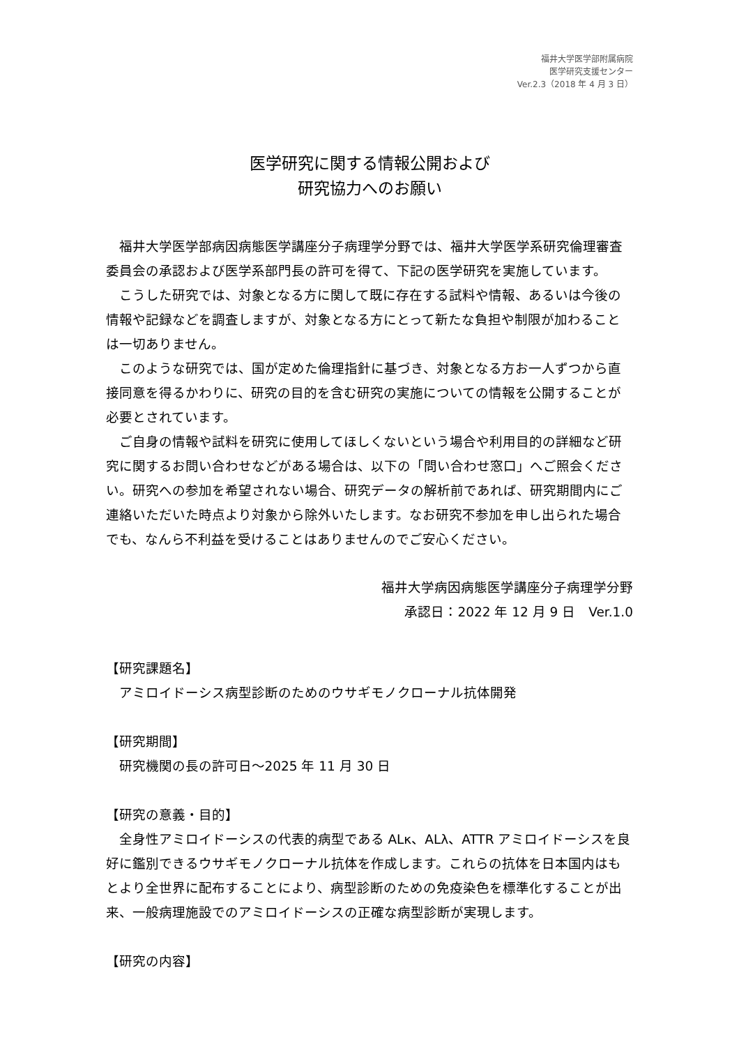福井大学医学部附属病院
医学研究支援センター
Ver.2.3（2018 年 4 月 3 日）
医学研究に関する情報公開および
研究協力へのお願い
福井大学医学部病因病態医学講座分子病理学分野では、福井大学医学系研究倫理審査委員会の承認および医学系部門長の許可を得て、下記の医学研究を実施しています。
こうした研究では、対象となる方に関して既に存在する試料や情報、あるいは今後の情報や記録などを調査しますが、対象となる方にとって新たな負担や制限が加わることは一切ありません。
このような研究では、国が定めた倫理指針に基づき、対象となる方お一人ずつから直接同意を得るかわりに、研究の目的を含む研究の実施についての情報を公開することが必要とされています。
ご自身の情報や試料を研究に使用してほしくないという場合や利用目的の詳細など研究に関するお問い合わせなどがある場合は、以下の「問い合わせ窓口」へご照会ください。研究への参加を希望されない場合、研究データの解析前であれば、研究期間内にご連絡いただいた時点より対象から除外いたします。なお研究不参加を申し出られた場合でも、なんら不利益を受けることはありませんのでご安心ください。
福井大学病因病態医学講座分子病理学分野
承認日：2022 年 12 月 9 日　Ver.1.0
【研究課題名】
アミロイドーシス病型診断のためのウサギモノクローナル抗体開発
【研究期間】
研究機関の長の許可日～2025 年 11 月 30 日
【研究の意義・目的】
全身性アミロイドーシスの代表的病型である ALκ、ALλ、ATTR アミロイドーシスを良好に鑑別できるウサギモノクローナル抗体を作成します。これらの抗体を日本国内はもとより全世界に配布することにより、病型診断のための免疫染色を標準化することが出来、一般病理施設でのアミロイドーシスの正確な病型診断が実現します。
【研究の内容】